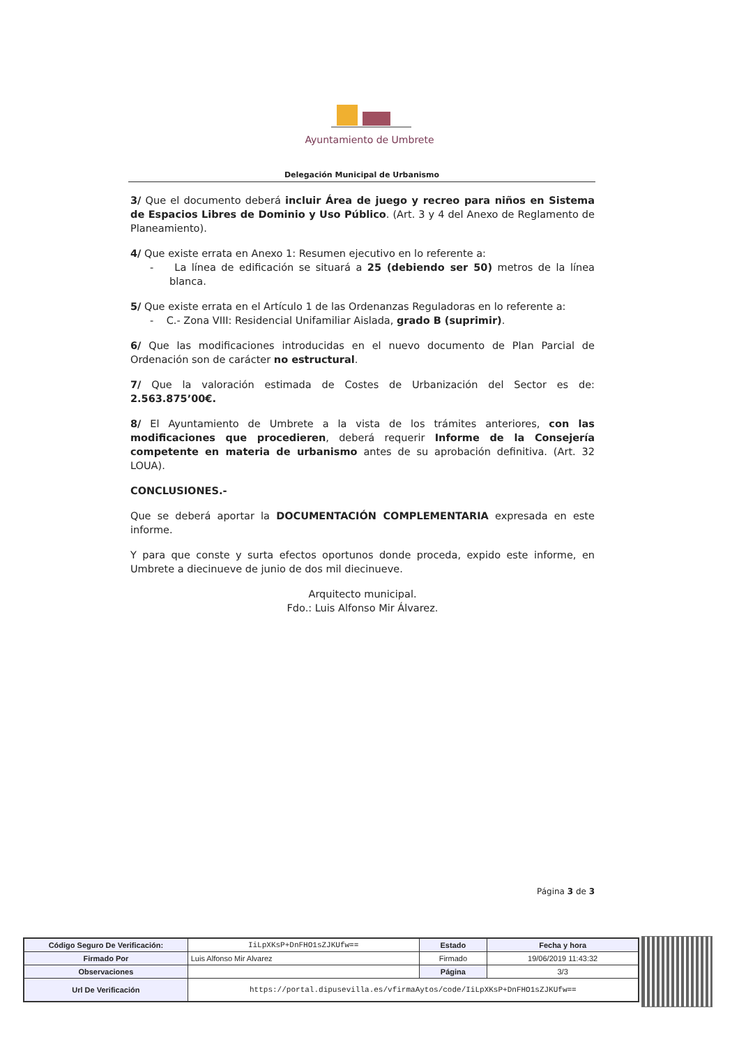Ayuntamiento de Umbrete
Delegación Municipal de Urbanismo
3/ Que el documento deberá incluir Área de juego y recreo para niños en Sistema de Espacios Libres de Dominio y Uso Público. (Art. 3 y 4 del Anexo de Reglamento de Planeamiento).
4/ Que existe errata en Anexo 1: Resumen ejecutivo en lo referente a:
- La línea de edificación se situará a 25 (debiendo ser 50) metros de la línea blanca.
5/ Que existe errata en el Artículo 1 de las Ordenanzas Reguladoras en lo referente a:
- C.- Zona VIII: Residencial Unifamiliar Aislada, grado B (suprimir).
6/ Que las modificaciones introducidas en el nuevo documento de Plan Parcial de Ordenación son de carácter no estructural.
7/ Que la valoración estimada de Costes de Urbanización del Sector es de: 2.563.875’00€.
8/ El Ayuntamiento de Umbrete a la vista de los trámites anteriores, con las modificaciones que procedieren, deberá requerir Informe de la Consejería competente en materia de urbanismo antes de su aprobación definitiva. (Art. 32 LOUA).
CONCLUSIONES.-
Que se deberá aportar la DOCUMENTACIÓN COMPLEMENTARIA expresada en este informe.
Y para que conste y surta efectos oportunos donde proceda, expido este informe, en Umbrete a diecinueve de junio de dos mil diecinueve.
Arquitecto municipal.
Fdo.: Luis Alfonso Mir Álvarez.
Página 3 de 3
| Código Seguro De Verificación: | IiLpXKsP+DnFHO1sZJKUfw== | Estado | Fecha y hora |
| Firmado Por | Luis Alfonso Mir Alvarez | Firmado | 19/06/2019 11:43:32 |
| Observaciones | | Página | 3/3 |
| Url De Verificación | https://portal.dipusevilla.es/vfirmaAytos/code/IiLpXKsP+DnFHO1sZJKUfw== | | |